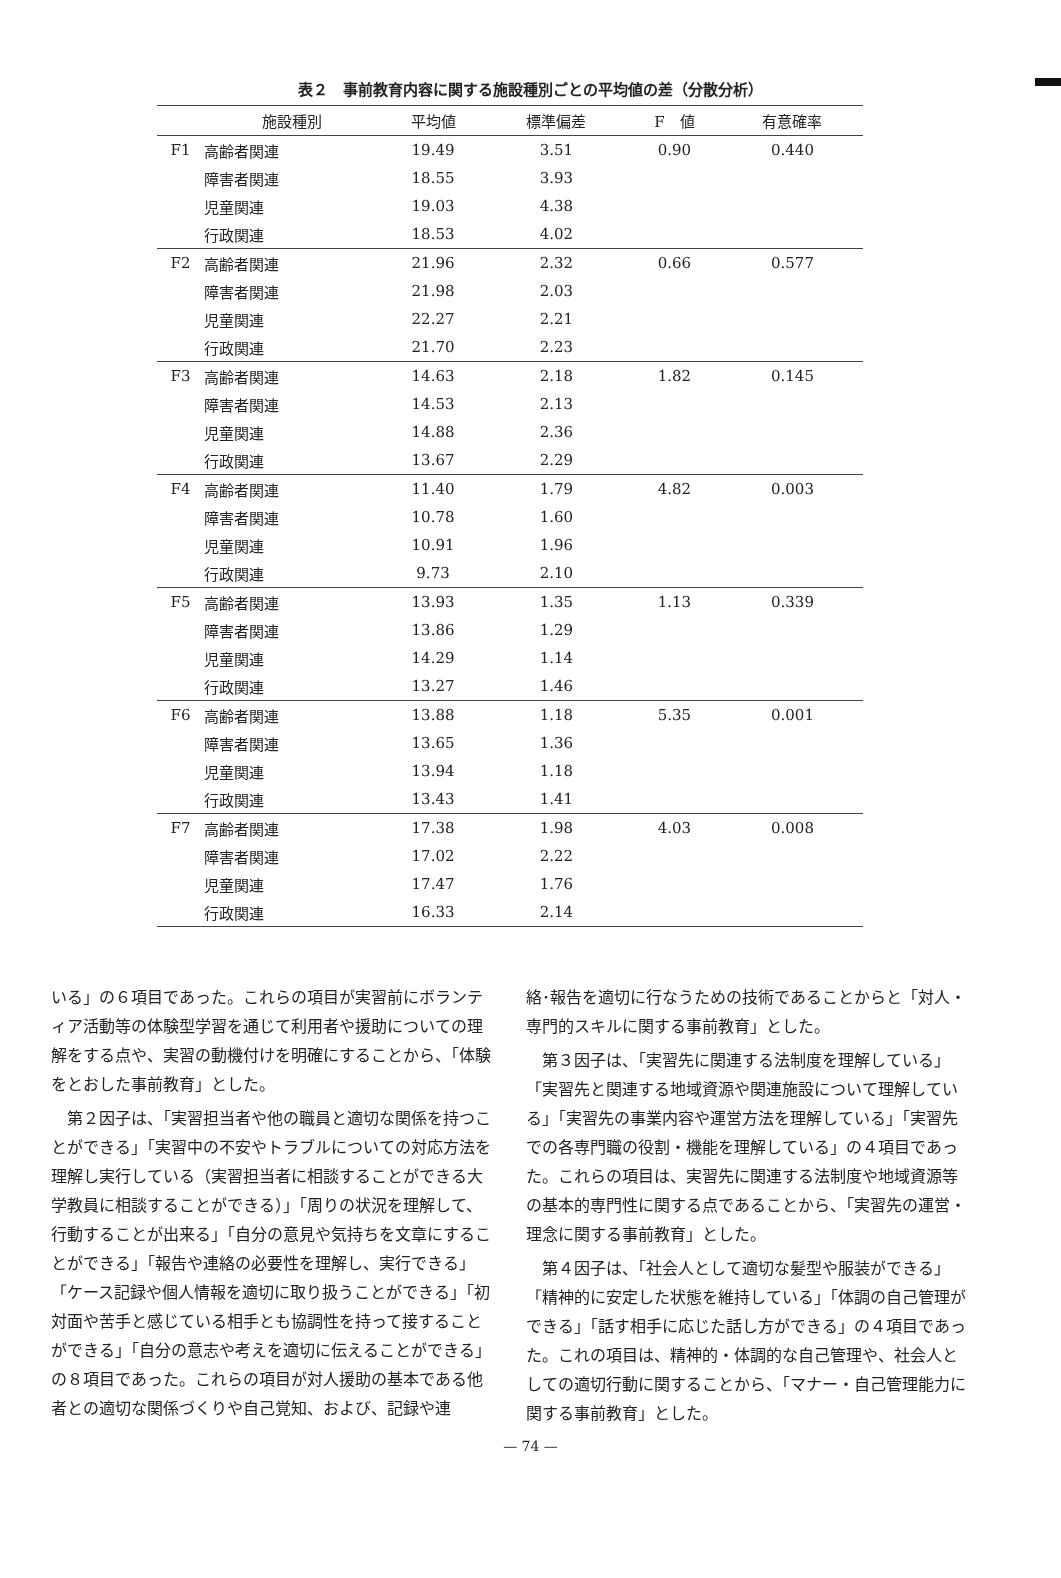表２　事前教育内容に関する施設種別ごとの平均値の差（分散分析）
| | 施設種別 | 平均値 | 標準偏差 | F 値 | 有意確率 |
| --- | --- | --- | --- | --- | --- |
| F1 | 高齢者関連 | 19.49 | 3.51 | 0.90 | 0.440 |
| | 障害者関連 | 18.55 | 3.93 | | |
| | 児童関連 | 19.03 | 4.38 | | |
| | 行政関連 | 18.53 | 4.02 | | |
| F2 | 高齢者関連 | 21.96 | 2.32 | 0.66 | 0.577 |
| | 障害者関連 | 21.98 | 2.03 | | |
| | 児童関連 | 22.27 | 2.21 | | |
| | 行政関連 | 21.70 | 2.23 | | |
| F3 | 高齢者関連 | 14.63 | 2.18 | 1.82 | 0.145 |
| | 障害者関連 | 14.53 | 2.13 | | |
| | 児童関連 | 14.88 | 2.36 | | |
| | 行政関連 | 13.67 | 2.29 | | |
| F4 | 高齢者関連 | 11.40 | 1.79 | 4.82 | 0.003 |
| | 障害者関連 | 10.78 | 1.60 | | |
| | 児童関連 | 10.91 | 1.96 | | |
| | 行政関連 | 9.73 | 2.10 | | |
| F5 | 高齢者関連 | 13.93 | 1.35 | 1.13 | 0.339 |
| | 障害者関連 | 13.86 | 1.29 | | |
| | 児童関連 | 14.29 | 1.14 | | |
| | 行政関連 | 13.27 | 1.46 | | |
| F6 | 高齢者関連 | 13.88 | 1.18 | 5.35 | 0.001 |
| | 障害者関連 | 13.65 | 1.36 | | |
| | 児童関連 | 13.94 | 1.18 | | |
| | 行政関連 | 13.43 | 1.41 | | |
| F7 | 高齢者関連 | 17.38 | 1.98 | 4.03 | 0.008 |
| | 障害者関連 | 17.02 | 2.22 | | |
| | 児童関連 | 17.47 | 1.76 | | |
| | 行政関連 | 16.33 | 2.14 | | |
いる」の６項目であった。これらの項目が実習前にボランティア活動等の体験型学習を通じて利用者や援助についての理解をする点や、実習の動機付けを明確にすることから、「体験をとおした事前教育」とした。
第２因子は、「実習担当者や他の職員と適切な関係を持つことができる」「実習中の不安やトラブルについての対応方法を理解し実行している（実習担当者に相談することができる大学教員に相談することができる）」「周りの状況を理解して、行動することが出来る」「自分の意見や気持ちを文章にすることができる」「報告や連絡の必要性を理解し、実行できる」「ケース記録や個人情報を適切に取り扱うことができる」「初対面や苦手と感じている相手とも協調性を持って接することができる」「自分の意志や考えを適切に伝えることができる」の８項目であった。これらの項目が対人援助の基本である他者との適切な関係づくりや自己覚知、および、記録や連
絡･報告を適切に行なうための技術であることからと「対人・専門的スキルに関する事前教育」とした。
第３因子は、「実習先に関連する法制度を理解している」「実習先と関連する地域資源や関連施設について理解している」「実習先の事業内容や運営方法を理解している」「実習先での各専門職の役割・機能を理解している」の４項目であった。これらの項目は、実習先に関連する法制度や地域資源等の基本的専門性に関する点であることから、「実習先の運営・理念に関する事前教育」とした。
第４因子は、「社会人として適切な髪型や服装ができる」「精神的に安定した状態を維持している」「体調の自己管理ができる」「話す相手に応じた話し方ができる」の４項目であった。これの項目は、精神的・体調的な自己管理や、社会人としての適切行動に関することから、「マナー・自己管理能力に関する事前教育」とした。
— 74 —